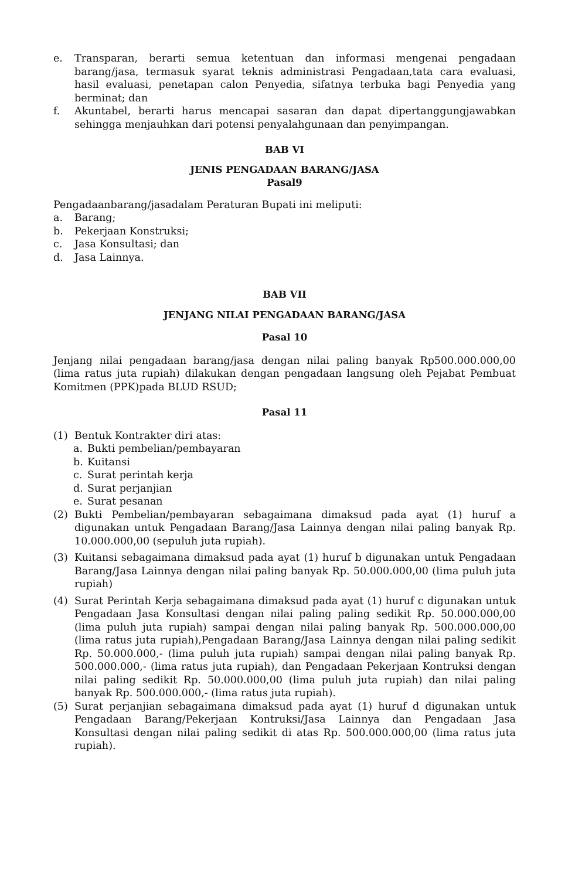e. Transparan, berarti semua ketentuan dan informasi mengenai pengadaan barang/jasa, termasuk syarat teknis administrasi Pengadaan,tata cara evaluasi, hasil evaluasi, penetapan calon Penyedia, sifatnya terbuka bagi Penyedia yang berminat; dan
f. Akuntabel, berarti harus mencapai sasaran dan dapat dipertanggungjawabkan sehingga menjauhkan dari potensi penyalahgunaan dan penyimpangan.
BAB VI
JENIS PENGADAAN BARANG/JASA
Pasal9
Pengadaanbarang/jasadalam Peraturan Bupati ini meliputi:
a. Barang;
b. Pekerjaan Konstruksi;
c. Jasa Konsultasi; dan
d. Jasa Lainnya.
BAB VII
JENJANG NILAI PENGADAAN BARANG/JASA
Pasal 10
Jenjang nilai pengadaan barang/jasa dengan nilai paling banyak Rp500.000.000,00 (lima ratus juta rupiah) dilakukan dengan pengadaan langsung oleh Pejabat Pembuat Komitmen (PPK)pada BLUD RSUD;
Pasal 11
(1) Bentuk Kontrakter diri atas:
a. Bukti pembelian/pembayaran
b. Kuitansi
c. Surat perintah kerja
d. Surat perjanjian
e. Surat pesanan
(2) Bukti Pembelian/pembayaran sebagaimana dimaksud pada ayat (1) huruf a digunakan untuk Pengadaan Barang/Jasa Lainnya dengan nilai paling banyak Rp. 10.000.000,00 (sepuluh juta rupiah).
(3) Kuitansi sebagaimana dimaksud pada ayat (1) huruf b digunakan untuk Pengadaan Barang/Jasa Lainnya dengan nilai paling banyak Rp. 50.000.000,00 (lima puluh juta rupiah)
(4) Surat Perintah Kerja sebagaimana dimaksud pada ayat (1) huruf c digunakan untuk Pengadaan Jasa Konsultasi dengan nilai paling paling sedikit Rp. 50.000.000,00 (lima puluh juta rupiah) sampai dengan nilai paling banyak Rp. 500.000.000,00 (lima ratus juta rupiah),Pengadaan Barang/Jasa Lainnya dengan nilai paling sedikit Rp. 50.000.000,- (lima puluh juta rupiah) sampai dengan nilai paling banyak Rp. 500.000.000,- (lima ratus juta rupiah), dan Pengadaan Pekerjaan Kontruksi dengan nilai paling sedikit Rp. 50.000.000,00 (lima puluh juta rupiah) dan nilai paling banyak Rp. 500.000.000,- (lima ratus juta rupiah).
(5) Surat perjanjian sebagaimana dimaksud pada ayat (1) huruf d digunakan untuk Pengadaan Barang/Pekerjaan Kontruksi/Jasa Lainnya dan Pengadaan Jasa Konsultasi dengan nilai paling sedikit di atas Rp. 500.000.000,00 (lima ratus juta rupiah).